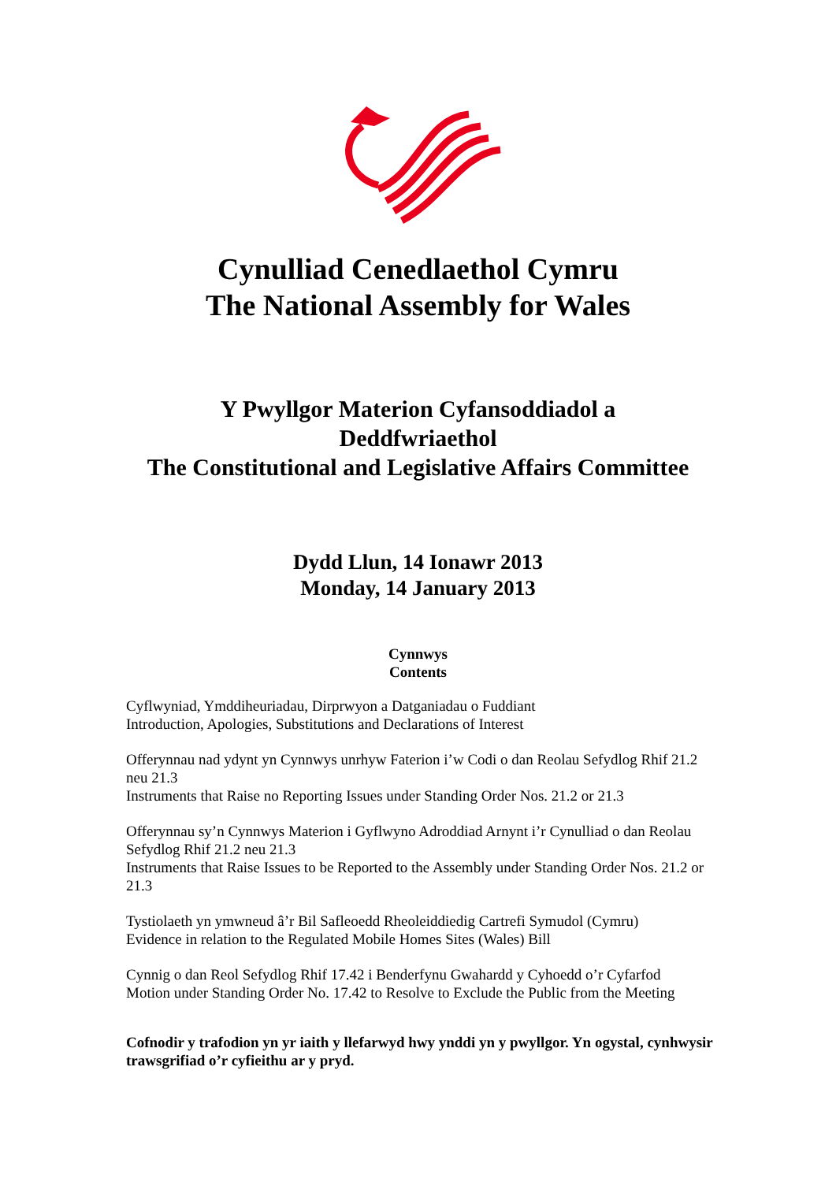Cynulliad Cenedlaethol Cymru
The National Assembly for Wales
Y Pwyllgor Materion Cyfansoddiadol a
Deddfwriaethol
The Constitutional and Legislative Affairs Committee
Dydd Llun, 14 Ionawr 2013
Monday, 14 January 2013
Cynnwys
Contents
Cyflwyniad, Ymddiheuriadau, Dirprwyon a Datganiadau o Fuddiant
Introduction, Apologies, Substitutions and Declarations of Interest
Offerynnau nad ydynt yn Cynnwys unrhyw Faterion i’w Codi o dan Reolau Sefydlog Rhif 21.2 neu 21.3
Instruments that Raise no Reporting Issues under Standing Order Nos. 21.2 or 21.3
Offerynnau sy’n Cynnwys Materion i Gyflwyno Adroddiad Arnynt i’r Cynulliad o dan Reolau Sefydlog Rhif 21.2 neu 21.3
Instruments that Raise Issues to be Reported to the Assembly under Standing Order Nos. 21.2 or 21.3
Tystiolaeth yn ymwneud â’r Bil Safleoedd Rheoleiddiedig Cartrefi Symudol (Cymru)
Evidence in relation to the Regulated Mobile Homes Sites (Wales) Bill
Cynnig o dan Reol Sefydlog Rhif 17.42 i Benderfynu Gwahardd y Cyhoedd o’r Cyfarfod
Motion under Standing Order No. 17.42 to Resolve to Exclude the Public from the Meeting
Cofnodir y trafodion yn yr iaith y llefarwyd hwy ynddi yn y pwyllgor. Yn ogystal, cynhwysir trawsgrifiad o’r cyfieithu ar y pryd.